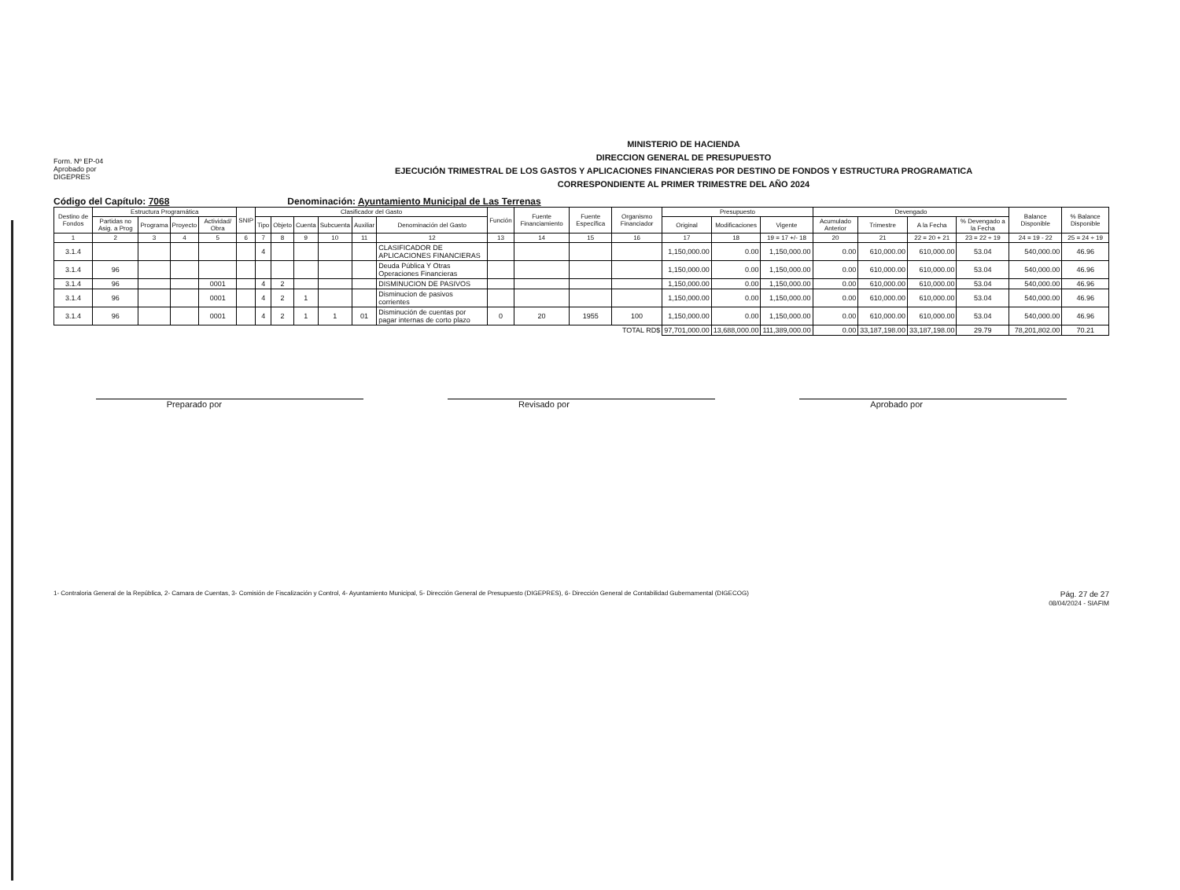Form. Nº EP-04
Aprobado por
DIGEPRES
MINISTERIO DE HACIENDA
DIRECCION GENERAL DE PRESUPUESTO
EJECUCIÓN TRIMESTRAL DE LOS GASTOS Y APLICACIONES FINANCIERAS POR DESTINO DE FONDOS Y ESTRUCTURA PROGRAMATICA
CORRESPONDIENTE AL PRIMER TRIMESTRE DEL AÑO 2024
Código del Capítulo: 7068 Denominación: Ayuntamiento Municipal de Las Terrenas
| Destino de Fondos | Estructura Programática | | | | SNIP | Clasificador del Gasto | | | | | | Función | Fuente Financiamiento | Fuente Específica | Organismo Financiador | Presupuesto | | | Devengado | | | | Balance Disponible | % Balance Disponible |
| --- | --- | --- | --- | --- | --- | --- | --- | --- | --- | --- | --- | --- | --- | --- | --- | --- | --- | --- | --- | --- | --- | --- | --- | --- |
| | Partidas no Asig. a Prog | Programa | Proyecto | Actividad/ Obra | | Tipo | Objeto | Cuenta | Subcuenta | Auxiliar | Denominación del Gasto | | | | | Original | Modificaciones | Vigente | Acumulado Anterior | Trimestre | A la Fecha | % Devengado a la Fecha | | |
| 1 | 2 | 3 | 4 | 5 | 6 | 7 | 8 | 9 | 10 | 11 | 12 | 13 | 14 | 15 | 16 | 17 | 18 | 19 = 17 +/- 18 | 20 | 21 | 22 = 20 + 21 | 23 = 22 ÷ 19 | 24 = 19 - 22 | 25 = 24 ÷ 19 |
| 3.1.4 | | | | | | 4 | | | | | CLASIFICADOR DE APLICACIONES FINANCIERAS | | | | | 1,150,000.00 | 0.00 | 1,150,000.00 | 0.00 | 610,000.00 | 610,000.00 | 53.04 | 540,000.00 | 46.96 |
| 3.1.4 | 96 | | | | | | | | | | Deuda Pública Y Otras Operaciones Financieras | | | | | 1,150,000.00 | 0.00 | 1,150,000.00 | 0.00 | 610,000.00 | 610,000.00 | 53.04 | 540,000.00 | 46.96 |
| 3.1.4 | 96 | | | 0001 | | 4 | 2 | | | | DISMINUCION DE PASIVOS | | | | | 1,150,000.00 | 0.00 | 1,150,000.00 | 0.00 | 610,000.00 | 610,000.00 | 53.04 | 540,000.00 | 46.96 |
| 3.1.4 | 96 | | | 0001 | | 4 | 2 | 1 | | | Disminucion de pasivos corrientes | | | | | 1,150,000.00 | 0.00 | 1,150,000.00 | 0.00 | 610,000.00 | 610,000.00 | 53.04 | 540,000.00 | 46.96 |
| 3.1.4 | 96 | | | 0001 | | 4 | 2 | 1 | 1 | 01 | Disminución de cuentas por pagar internas de corto plazo | 0 | 20 | 1955 | 100 | 1,150,000.00 | 0.00 | 1,150,000.00 | 0.00 | 610,000.00 | 610,000.00 | 53.04 | 540,000.00 | 46.96 |
| TOTAL RD$ | | | | | | | | | | | | | | | | 97,701,000.00 | 13,688,000.00 | 111,389,000.00 | 0.00 | 33,187,198.00 | 33,187,198.00 | 29.79 | 78,201,802.00 | 70.21 |
Preparado por Revisado por Aprobado por
1- Contraloria General de la República, 2- Camara de Cuentas, 3- Comisión de Fiscalización y Control, 4- Ayuntamiento Municipal, 5- Dirección General de Presupuesto (DIGEPRES), 6- Dirección General de Contabilidad Gubernamental (DIGECOG) Pág. 27 de 27
08/04/2024 - SIAFIM